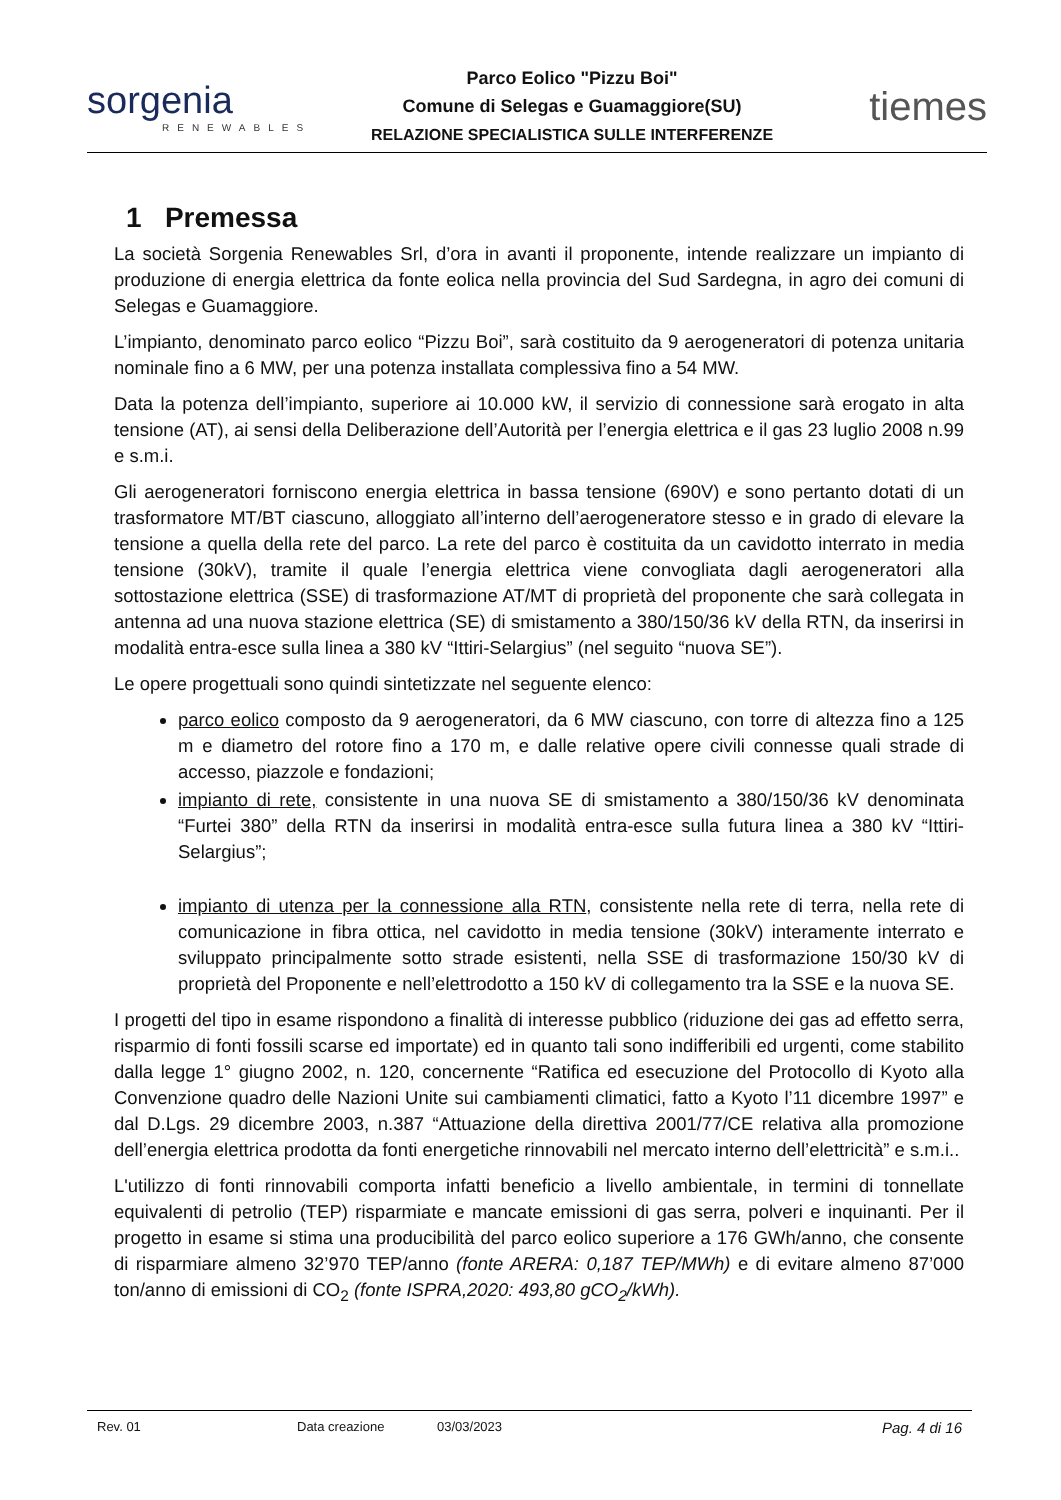sorgenia
RENEWABLES
Parco Eolico "Pizzu Boi"
Comune di Selegas e Guamaggiore(SU)
RELAZIONE SPECIALISTICA SULLE INTERFERENZE
tiemes
1 Premessa
La società Sorgenia Renewables Srl, d’ora in avanti il proponente, intende realizzare un impianto di produzione di energia elettrica da fonte eolica nella provincia del Sud Sardegna, in agro dei comuni di Selegas e Guamaggiore.
L’impianto, denominato parco eolico “Pizzu Boi”, sarà costituito da 9 aerogeneratori di potenza unitaria nominale fino a 6 MW, per una potenza installata complessiva fino a 54 MW.
Data la potenza dell’impianto, superiore ai 10.000 kW, il servizio di connessione sarà erogato in alta tensione (AT), ai sensi della Deliberazione dell’Autorità per l’energia elettrica e il gas 23 luglio 2008 n.99 e s.m.i.
Gli aerogeneratori forniscono energia elettrica in bassa tensione (690V) e sono pertanto dotati di un trasformatore MT/BT ciascuno, alloggiato all’interno dell’aerogeneratore stesso e in grado di elevare la tensione a quella della rete del parco. La rete del parco è costituita da un cavidotto interrato in media tensione (30kV), tramite il quale l’energia elettrica viene convogliata dagli aerogeneratori alla sottostazione elettrica (SSE) di trasformazione AT/MT di proprietà del proponente che sarà collegata in antenna ad una nuova stazione elettrica (SE) di smistamento a 380/150/36 kV della RTN, da inserirsi in modalità entra-esce sulla linea a 380 kV “Ittiri-Selargius” (nel seguito “nuova SE”).
Le opere progettuali sono quindi sintetizzate nel seguente elenco:
parco eolico composto da 9 aerogeneratori, da 6 MW ciascuno, con torre di altezza fino a 125 m e diametro del rotore fino a 170 m, e dalle relative opere civili connesse quali strade di accesso, piazzole e fondazioni;
impianto di rete, consistente in una nuova SE di smistamento a 380/150/36 kV denominata “Furtei 380” della RTN da inserirsi in modalità entra-esce sulla futura linea a 380 kV “Ittiri-Selargius”;
impianto di utenza per la connessione alla RTN, consistente nella rete di terra, nella rete di comunicazione in fibra ottica, nel cavidotto in media tensione (30kV) interamente interrato e sviluppato principalmente sotto strade esistenti, nella SSE di trasformazione 150/30 kV di proprietà del Proponente e nell’elettrodotto a 150 kV di collegamento tra la SSE e la nuova SE.
I progetti del tipo in esame rispondono a finalità di interesse pubblico (riduzione dei gas ad effetto serra, risparmio di fonti fossili scarse ed importate) ed in quanto tali sono indifferibili ed urgenti, come stabilito dalla legge 1° giugno 2002, n. 120, concernente “Ratifica ed esecuzione del Protocollo di Kyoto alla Convenzione quadro delle Nazioni Unite sui cambiamenti climatici, fatto a Kyoto l’11 dicembre 1997” e dal D.Lgs. 29 dicembre 2003, n.387 “Attuazione della direttiva 2001/77/CE relativa alla promozione dell’energia elettrica prodotta da fonti energetiche rinnovabili nel mercato interno dell’elettricità” e s.m.i..
L'utilizzo di fonti rinnovabili comporta infatti beneficio a livello ambientale, in termini di tonnellate equivalenti di petrolio (TEP) risparmiate e mancate emissioni di gas serra, polveri e inquinanti. Per il progetto in esame si stima una producibilità del parco eolico superiore a 176 GWh/anno, che consente di risparmiare almeno 32’970 TEP/anno (fonte ARERA: 0,187 TEP/MWh) e di evitare almeno 87’000 ton/anno di emissioni di CO<sub>2</sub> (fonte ISPRA,2020: 493,80 gCO<sub>2</sub>/kWh).
Rev. 01 Data creazione 03/03/2023 Pag. 4 di 16